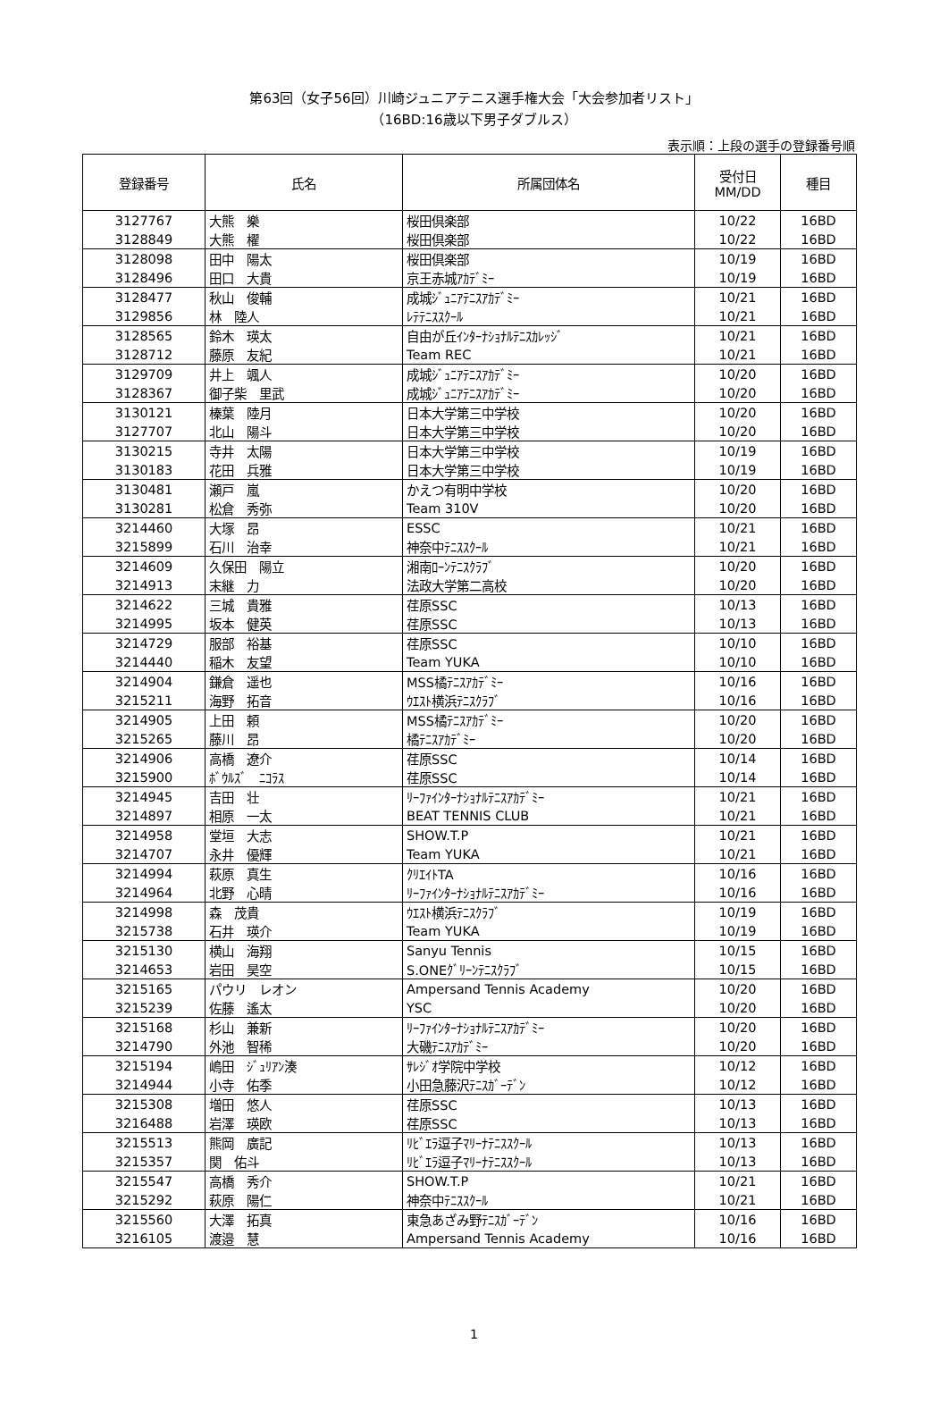第63回（女子56回）川崎ジュニアテニス選手権大会「大会参加者リスト」
（16BD:16歳以下男子ダブルス）
表示順：上段の選手の登録番号順
| 登録番号 | 氏名 | 所属団体名 | 受付日 MM/DD | 種目 |
| --- | --- | --- | --- | --- |
| 3127767 | 大熊 樂 | 桜田倶楽部 | 10/22 | 16BD |
| 3128849 | 大熊 櫂 | 桜田倶楽部 | 10/22 | 16BD |
| 3128098 | 田中 陽太 | 桜田倶楽部 | 10/19 | 16BD |
| 3128496 | 田口 大貴 | 京王赤城ｱｶﾃﾞﾐｰ | 10/19 | 16BD |
| 3128477 | 秋山 俊輔 | 成城ｼﾞｭﾆｱﾃﾆｽｱｶﾃﾞﾐｰ | 10/21 | 16BD |
| 3129856 | 林 陸人 | ﾚﾃﾃﾆｽｽｸｰﾙ | 10/21 | 16BD |
| 3128565 | 鈴木 瑛太 | 自由が丘ｲﾝﾀｰﾅｼｮﾅﾙﾃﾆｽｶﾚｯｼﾞ | 10/21 | 16BD |
| 3128712 | 藤原 友紀 | Team REC | 10/21 | 16BD |
| 3129709 | 井上 颯人 | 成城ｼﾞｭﾆｱﾃﾆｽｱｶﾃﾞﾐｰ | 10/20 | 16BD |
| 3128367 | 御子柴 里武 | 成城ｼﾞｭﾆｱﾃﾆｽｱｶﾃﾞﾐｰ | 10/20 | 16BD |
| 3130121 | 榛葉 陸月 | 日本大学第三中学校 | 10/20 | 16BD |
| 3127707 | 北山 陽斗 | 日本大学第三中学校 | 10/20 | 16BD |
| 3130215 | 寺井 太陽 | 日本大学第三中学校 | 10/19 | 16BD |
| 3130183 | 花田 兵雅 | 日本大学第三中学校 | 10/19 | 16BD |
| 3130481 | 瀬戸 嵐 | かえつ有明中学校 | 10/20 | 16BD |
| 3130281 | 松倉 秀弥 | Team 310V | 10/20 | 16BD |
| 3214460 | 大塚 昂 | ESSC | 10/21 | 16BD |
| 3215899 | 石川 治幸 | 神奈中ﾃﾆｽｽｸｰﾙ | 10/21 | 16BD |
| 3214609 | 久保田 陽立 | 湘南ﾛｰﾝﾃﾆｽｸﾗﾌﾞ | 10/20 | 16BD |
| 3214913 | 末継 力 | 法政大学第二高校 | 10/20 | 16BD |
| 3214622 | 三城 貴雅 | 荏原SSC | 10/13 | 16BD |
| 3214995 | 坂本 健英 | 荏原SSC | 10/13 | 16BD |
| 3214729 | 服部 裕基 | 荏原SSC | 10/10 | 16BD |
| 3214440 | 稲木 友望 | Team YUKA | 10/10 | 16BD |
| 3214904 | 鎌倉 遥也 | MSS橘ﾃﾆｽｱｶﾃﾞﾐｰ | 10/16 | 16BD |
| 3215211 | 海野 拓音 | ｳｴｽﾄ横浜ﾃﾆｽｸﾗﾌﾞ | 10/16 | 16BD |
| 3214905 | 上田 頼 | MSS橘ﾃﾆｽｱｶﾃﾞﾐｰ | 10/20 | 16BD |
| 3215265 | 藤川 昂 | 橘ﾃﾆｽｱｶﾃﾞﾐｰ | 10/20 | 16BD |
| 3214906 | 高橋 遼介 | 荏原SSC | 10/14 | 16BD |
| 3215900 | ﾎﾞｳﾙｽﾞ ﾆｺﾗｽ | 荏原SSC | 10/14 | 16BD |
| 3214945 | 吉田 壮 | ﾘｰﾌｧｲﾝﾀｰﾅｼｮﾅﾙﾃﾆｽｱｶﾃﾞﾐｰ | 10/21 | 16BD |
| 3214897 | 相原 一太 | BEAT TENNIS CLUB | 10/21 | 16BD |
| 3214958 | 堂垣 大志 | SHOW.T.P | 10/21 | 16BD |
| 3214707 | 永井 優輝 | Team YUKA | 10/21 | 16BD |
| 3214994 | 萩原 真生 | ｸﾘｴｲﾄTA | 10/16 | 16BD |
| 3214964 | 北野 心晴 | ﾘｰﾌｧｲﾝﾀｰﾅｼｮﾅﾙﾃﾆｽｱｶﾃﾞﾐｰ | 10/16 | 16BD |
| 3214998 | 森 茂貴 | ｳｴｽﾄ横浜ﾃﾆｽｸﾗﾌﾞ | 10/19 | 16BD |
| 3215738 | 石井 瑛介 | Team YUKA | 10/19 | 16BD |
| 3215130 | 横山 海翔 | Sanyu Tennis | 10/15 | 16BD |
| 3214653 | 岩田 昊空 | S.ONEｸﾞﾘｰﾝﾃﾆｽｸﾗﾌﾞ | 10/15 | 16BD |
| 3215165 | パウリ レオン | Ampersand Tennis Academy | 10/20 | 16BD |
| 3215239 | 佐藤 遙太 | YSC | 10/20 | 16BD |
| 3215168 | 杉山 兼新 | ﾘｰﾌｧｲﾝﾀｰﾅｼｮﾅﾙﾃﾆｽｱｶﾃﾞﾐｰ | 10/20 | 16BD |
| 3214790 | 外池 智稀 | 大磯ﾃﾆｽｱｶﾃﾞﾐｰ | 10/20 | 16BD |
| 3215194 | 嶋田 ｼﾞｭﾘｱﾝ湊 | ｻﾚｼﾞｵ学院中学校 | 10/12 | 16BD |
| 3214944 | 小寺 佑季 | 小田急藤沢ﾃﾆｽｶﾞｰﾃﾞﾝ | 10/12 | 16BD |
| 3215308 | 増田 悠人 | 荏原SSC | 10/13 | 16BD |
| 3216488 | 岩澤 瑛欧 | 荏原SSC | 10/13 | 16BD |
| 3215513 | 熊岡 廣記 | ﾘﾋﾞｴﾗ逗子ﾏﾘｰﾅﾃﾆｽｽｸｰﾙ | 10/13 | 16BD |
| 3215357 | 関 佑斗 | ﾘﾋﾞｴﾗ逗子ﾏﾘｰﾅﾃﾆｽｽｸｰﾙ | 10/13 | 16BD |
| 3215547 | 高橋 秀介 | SHOW.T.P | 10/21 | 16BD |
| 3215292 | 萩原 陽仁 | 神奈中ﾃﾆｽｽｸｰﾙ | 10/21 | 16BD |
| 3215560 | 大澤 拓真 | 東急あざみ野ﾃﾆｽｶﾞｰﾃﾞﾝ | 10/16 | 16BD |
| 3216105 | 渡邉 慧 | Ampersand Tennis Academy | 10/16 | 16BD |
1